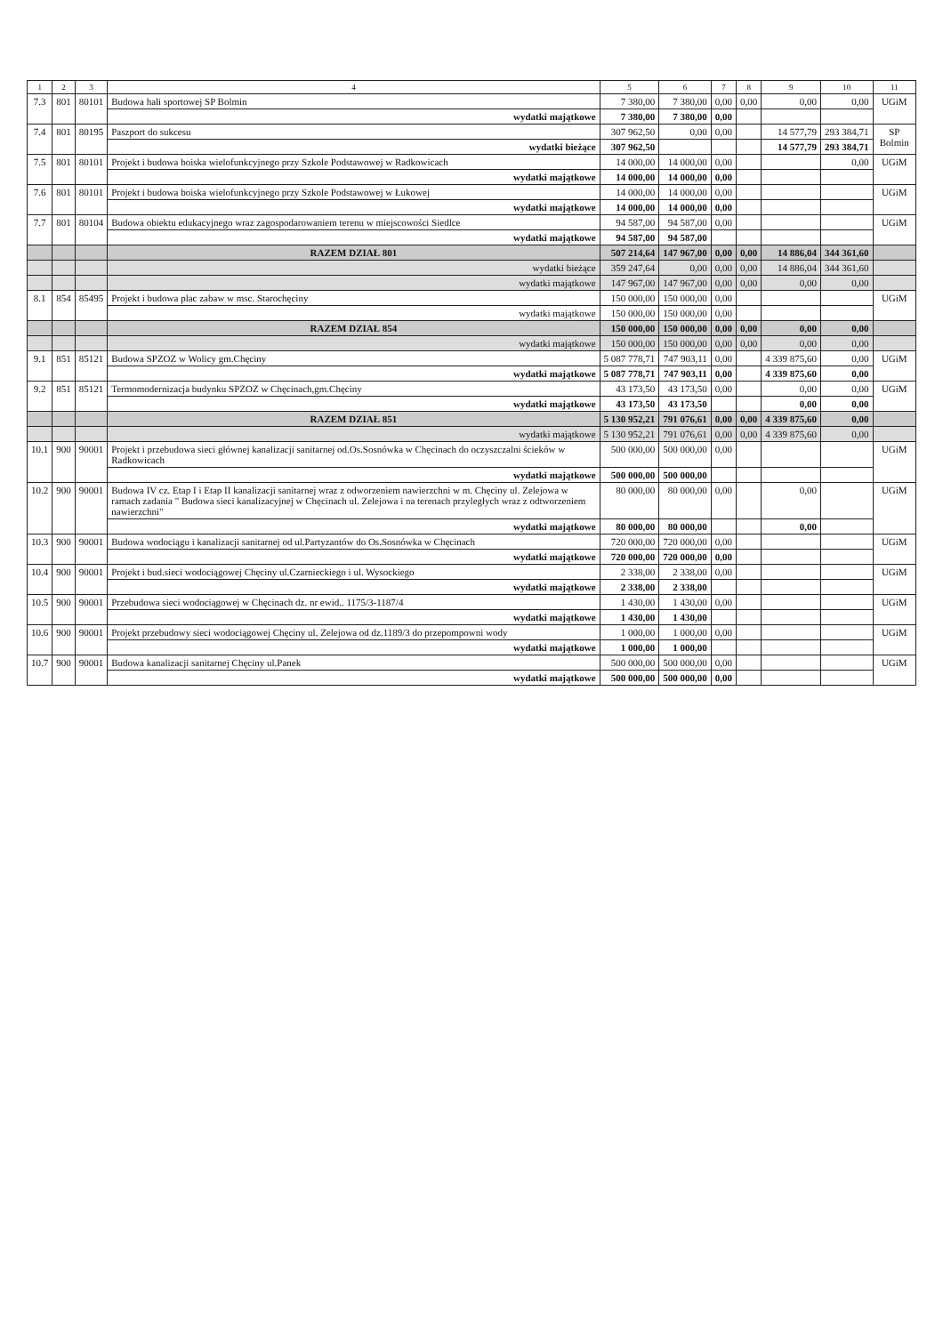| 1 | 2 | 3 | 4 | 5 | 6 | 7 | 8 | 9 | 10 | 11 |
| --- | --- | --- | --- | --- | --- | --- | --- | --- | --- | --- |
| 7.3 | 801 | 80101 | Budowa hali sportowej SP Bolmin | 7 380,00 | 7 380,00 | 0,00 | 0,00 | 0,00 | 0,00 | UGiM |
| | | | wydatki majątkowe | 7 380,00 | 7 380,00 | 0,00 | | | | |
| 7.4 | 801 | 80195 | Paszport do sukcesu | 307 962,50 | 0,00 | 0,00 | | 14 577,79 | 293 384,71 | SP Bolmin |
| | | | wydatki bieżące | 307 962,50 | | | | 14 577,79 | 293 384,71 | |
| 7.5 | 801 | 80101 | Projekt i budowa boiska wielofunkcyjnego przy Szkole Podstawowej w Radkowicach | 14 000,00 | 14 000,00 | 0,00 | | | 0,00 | UGiM |
| | | | wydatki majątkowe | 14 000,00 | 14 000,00 | 0,00 | | | | |
| 7.6 | 801 | 80101 | Projekt i budowa boiska wielofunkcyjnego przy Szkole Podstawowej w Łukowej | 14 000,00 | 14 000,00 | 0,00 | | | | UGiM |
| | | | wydatki majątkowe | 14 000,00 | 14 000,00 | 0,00 | | | | |
| 7.7 | 801 | 80104 | Budowa obiektu edukacyjnego wraz zagospodarowaniem terenu w miejscowości Siedlce | 94 587,00 | 94 587,00 | 0,00 | | | | UGiM |
| | | | wydatki majątkowe | 94 587,00 | 94 587,00 | | | | | |
| | | | RAZEM DZIAŁ 801 | 507 214,64 | 147 967,00 | 0,00 | 0,00 | 14 886,04 | 344 361,60 | |
| | | | wydatki bieżące | 359 247,64 | 0,00 | 0,00 | 0,00 | 14 886,04 | 344 361,60 | |
| | | | wydatki majątkowe | 147 967,00 | 147 967,00 | 0,00 | 0,00 | 0,00 | 0,00 | |
| 8.1 | 854 | 85495 | Projekt i budowa plac zabaw w msc. Starochęciny | 150 000,00 | 150 000,00 | 0,00 | | | | UGiM |
| | | | wydatki majątkowe | 150 000,00 | 150 000,00 | 0,00 | | | | |
| | | | RAZEM DZIAŁ 854 | 150 000,00 | 150 000,00 | 0,00 | 0,00 | 0,00 | 0,00 | |
| | | | wydatki majątkowe | 150 000,00 | 150 000,00 | 0,00 | 0,00 | 0,00 | 0,00 | |
| 9.1 | 851 | 85121 | Budowa SPZOZ w Wolicy gm.Chęciny | 5 087 778,71 | 747 903,11 | 0,00 | | 4 339 875,60 | 0,00 | UGiM |
| | | | wydatki majątkowe | 5 087 778,71 | 747 903,11 | 0,00 | | 4 339 875,60 | 0,00 | |
| 9.2 | 851 | 85121 | Termomodernizacja budynku SPZOZ w Chęcinach,gm.Chęciny | 43 173,50 | 43 173,50 | 0,00 | | 0,00 | 0,00 | UGiM |
| | | | wydatki majątkowe | 43 173,50 | 43 173,50 | | | 0,00 | 0,00 | |
| | | | RAZEM DZIAŁ 851 | 5 130 952,21 | 791 076,61 | 0,00 | 0,00 | 4 339 875,60 | 0,00 | |
| | | | wydatki majątkowe | 5 130 952,21 | 791 076,61 | 0,00 | 0,00 | 4 339 875,60 | 0,00 | |
| 10.1 | 900 | 90001 | Projekt i przebudowa sieci głównej kanalizacji sanitarnej od.Os.Sosnówka w Chęcinach do oczyszczalni ścieków w Radkowicach | 500 000,00 | 500 000,00 | 0,00 | | | | UGiM |
| | | | wydatki majątkowe | 500 000,00 | 500 000,00 | | | | | |
| 10.2 | 900 | 90001 | Budowa IV cz. Etap I i Etap II kanalizacji sanitarnej wraz z odworzeniem nawierzchni w m. Chęciny ul. Zelejowa w ramach zadania " Budowa sieci kanalizacyjnej w Chęcinach ul. Zelejowa i na terenach przyległych wraz z odtworzeniem nawierzchni" | 80 000,00 | 80 000,00 | 0,00 | | 0,00 | | UGiM |
| | | | wydatki majątkowe | 80 000,00 | 80 000,00 | | | 0,00 | | |
| 10.3 | 900 | 90001 | Budowa wodociągu i kanalizacji sanitarnej od ul.Partyzantów do Os.Sosnówka w Chęcinach | 720 000,00 | 720 000,00 | 0,00 | | | | UGiM |
| | | | wydatki majątkowe | 720 000,00 | 720 000,00 | 0,00 | | | | |
| 10.4 | 900 | 90001 | Projekt i bud.sieci wodociągowej Chęciny ul.Czarnieckiego i ul. Wysockiego | 2 338,00 | 2 338,00 | 0,00 | | | | UGiM |
| | | | wydatki majątkowe | 2 338,00 | 2 338,00 | | | | | |
| 10.5 | 900 | 90001 | Przebudowa sieci wodociągowej w Chęcinach dz. nr ewid.. 1175/3-1187/4 | 1 430,00 | 1 430,00 | 0,00 | | | | UGiM |
| | | | wydatki majątkowe | 1 430,00 | 1 430,00 | | | | | |
| 10.6 | 900 | 90001 | Projekt przebudowy sieci wodociągowej Chęciny ul. Zelejowa od dz.1189/3 do przepompowni wody | 1 000,00 | 1 000,00 | 0,00 | | | | UGiM |
| | | | wydatki majątkowe | 1 000,00 | 1 000,00 | | | | | |
| 10.7 | 900 | 90001 | Budowa kanalizacji sanitarnej Chęciny ul.Panek | 500 000,00 | 500 000,00 | 0,00 | | | | UGiM |
| | | | wydatki majątkowe | 500 000,00 | 500 000,00 | 0,00 | | | | |